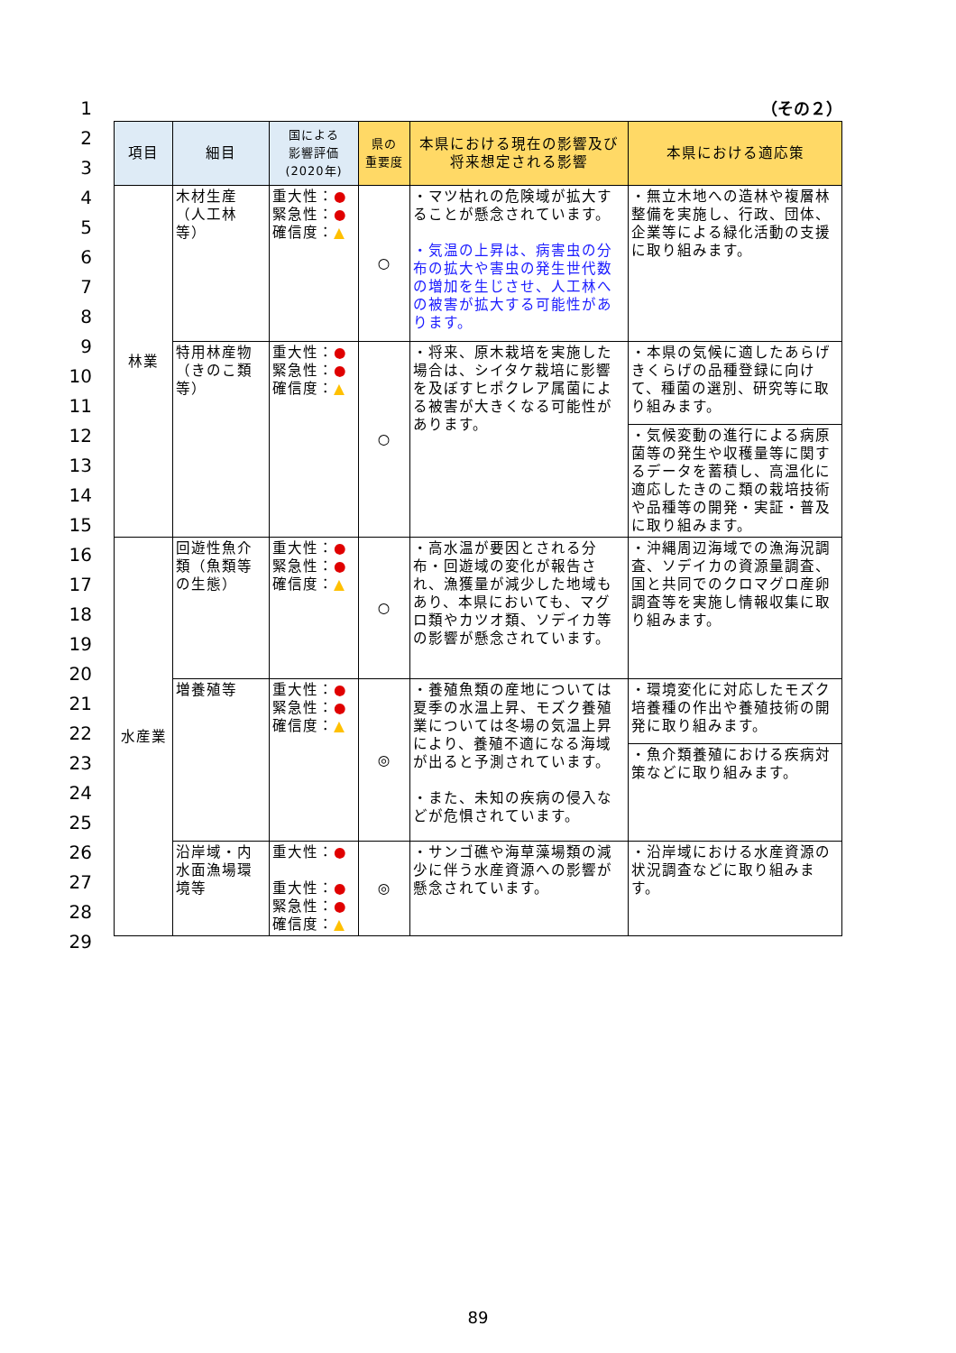1
2
3
4
5
6
7
8
9
10
11
12
13
14
15
16
17
18
19
20
21
22
23
24
25
26
27
28
29
（その２）
| 項目 | 細目 | 国による 影響評価 (2020年) | 県の 重要度 | 本県における現在の影響及び将来想定される影響 | 本県における適応策 |
| --- | --- | --- | --- | --- | --- |
| 林業 | 木材生産（人工林等） | 重大性： ● 緊急性： ● 確信度： ▲ | ○ | ・マツ枯れの危険域が拡大することが懸念されています。 ・気温の上昇は、病害虫の分布の拡大や害虫の発生世代数の増加を生じさせ、人工林への被害が拡大する可能性があります。 | ・無立木地への造林や複層林整備を実施し、行政、団体、企業等による緑化活動の支援に取り組みます。 |
| | 特用林産物（きのこ類等） | 重大性： ● 緊急性： ● 確信度： ▲ | ○ | ・将来、原木栽培を実施した場合は、シイタケ栽培に影響を及ぼすヒポクレア属菌による被害が大きくなる可能性があります。 | ・本県の気候に適したあらげきくらげの品種登録に向けて、種菌の選別、研究等に取り組みます。 |
| | | | | | ・気候変動の進行による病原菌等の発生や収穫量等に関するデータを蓄積し、高温化に適応したきのこ類の栽培技術や品種等の開発・実証・普及に取り組みます。 |
| 水産業 | 回遊性魚介類（魚類等の生態） | 重大性： ● 緊急性： ● 確信度： ▲ | ○ | ・高水温が要因とされる分布・回遊域の変化が報告され、漁獲量が減少した地域もあり、本県においても、マグロ類やカツオ類、ソデイカ等の影響が懸念されています。 | ・沖縄周辺海域での漁海況調査、ソデイカの資源量調査、国と共同でのクロマグロ産卵調査等を実施し情報収集に取り組みます。 |
| | 増養殖等 | 重大性： ● 緊急性： ● 確信度： ▲ | ◎ | ・養殖魚類の産地については夏季の水温上昇、モズク養殖業については冬場の気温上昇により、養殖不適になる海域が出ると予測されています。 ・また、未知の疾病の侵入などが危惧されています。 | ・環境変化に対応したモズク培養種の作出や養殖技術の開発に取り組みます。 |
| | | | | | ・魚介類養殖における疾病対策などに取り組みます。 |
| | 沿岸域・内水面漁場環境等 | 重大性： ● 重大性： ● 緊急性： ● 確信度： ▲ | ◎ | ・サンゴ礁や海草藻場類の減少に伴う水産資源への影響が懸念されています。 | ・沿岸域における水産資源の状況調査などに取り組みます。 |
89